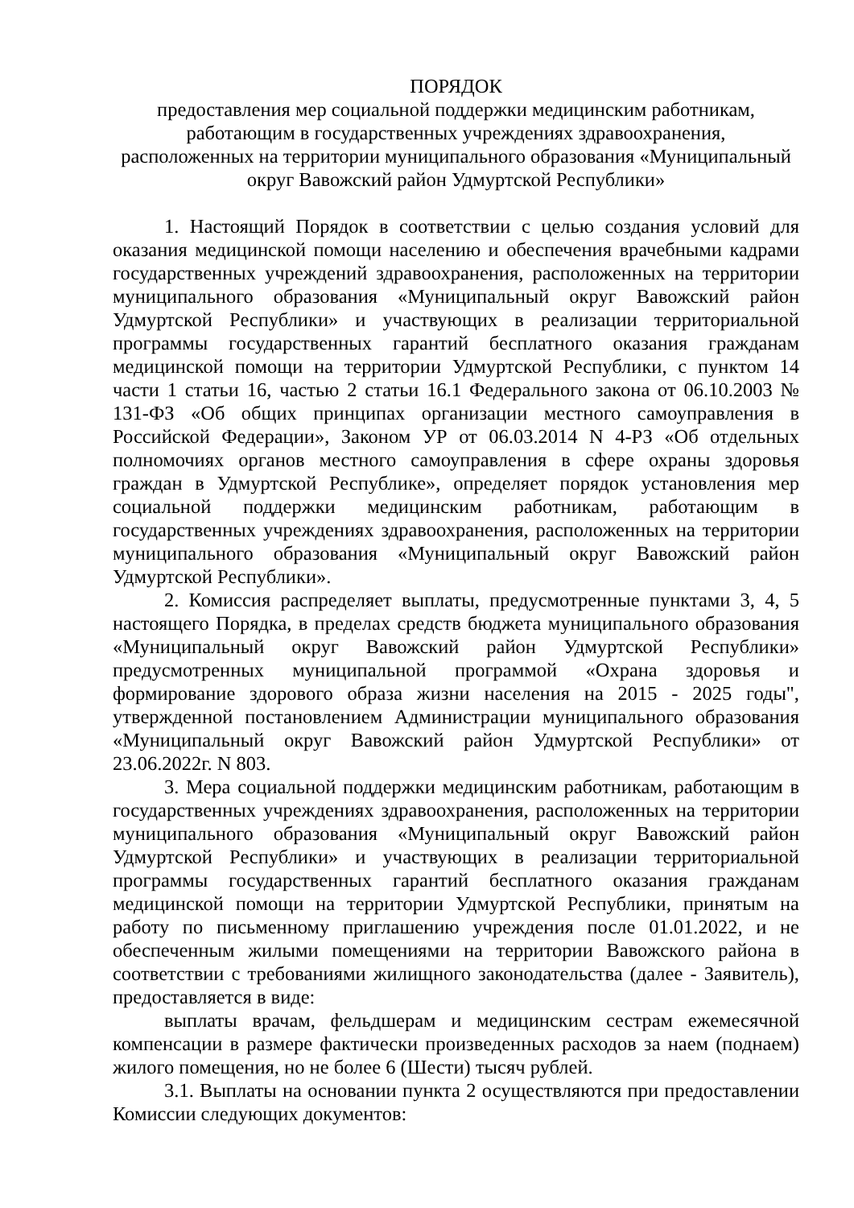ПОРЯДОК
предоставления мер социальной поддержки медицинским работникам,
работающим в государственных учреждениях здравоохранения,
расположенных на территории муниципального образования «Муниципальный
округ Вавожский район Удмуртской Республики»
1. Настоящий Порядок в соответствии с целью создания условий для оказания медицинской помощи населению и обеспечения врачебными кадрами государственных учреждений здравоохранения, расположенных на территории муниципального образования «Муниципальный округ Вавожский район Удмуртской Республики» и участвующих в реализации территориальной программы государственных гарантий бесплатного оказания гражданам медицинской помощи на территории Удмуртской Республики, с пунктом 14 части 1 статьи 16, частью 2 статьи 16.1 Федерального закона от 06.10.2003 № 131-ФЗ «Об общих принципах организации местного самоуправления в Российской Федерации», Законом УР от 06.03.2014 N 4-РЗ «Об отдельных полномочиях органов местного самоуправления в сфере охраны здоровья граждан в Удмуртской Республике», определяет порядок установления мер социальной поддержки медицинским работникам, работающим в государственных учреждениях здравоохранения, расположенных на территории муниципального образования «Муниципальный округ Вавожский район Удмуртской Республики».
2. Комиссия распределяет выплаты, предусмотренные пунктами 3, 4, 5 настоящего Порядка, в пределах средств бюджета муниципального образования «Муниципальный округ Вавожский район Удмуртской Республики» предусмотренных муниципальной программой «Охрана здоровья и формирование здорового образа жизни населения на 2015 - 2025 годы", утвержденной постановлением Администрации муниципального образования «Муниципальный округ Вавожский район Удмуртской Республики» от 23.06.2022г. N 803.
3. Мера социальной поддержки медицинским работникам, работающим в государственных учреждениях здравоохранения, расположенных на территории муниципального образования «Муниципальный округ Вавожский район Удмуртской Республики» и участвующих в реализации территориальной программы государственных гарантий бесплатного оказания гражданам медицинской помощи на территории Удмуртской Республики, принятым на работу по письменному приглашению учреждения после 01.01.2022, и не обеспеченным жилыми помещениями на территории Вавожского района в соответствии с требованиями жилищного законодательства (далее - Заявитель), предоставляется в виде:
выплаты врачам, фельдшерам и медицинским сестрам ежемесячной компенсации в размере фактически произведенных расходов за наем (поднаем) жилого помещения, но не более 6 (Шести) тысяч рублей.
3.1. Выплаты на основании пункта 2 осуществляются при предоставлении Комиссии следующих документов: